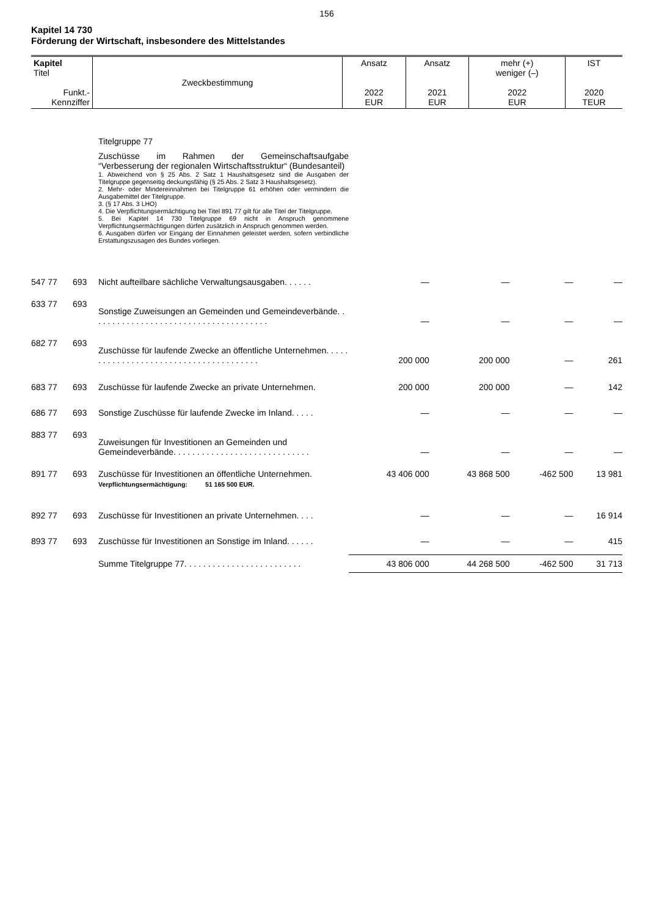156
Kapitel 14 730
Förderung der Wirtschaft, insbesondere des Mittelstandes
| Kapitel Titel Funkt.- Kennziffer | Zweckbestimmung | Ansatz 2022 EUR | Ansatz 2021 EUR | mehr (+) weniger (–) 2022 EUR | IST 2020 TEUR |
Titelgruppe 77
Zuschüsse im Rahmen der Gemeinschaftsaufgabe “Verbesserung der regionalen Wirtschaftsstruktur“ (Bundesanteil)
1. Abweichend von § 25 Abs. 2 Satz 1 Haushaltsgesetz sind die Ausgaben der Titelgruppe gegenseitig deckungsfähig (§ 25 Abs. 2 Satz 3 Haushaltsgesetz).
2. Mehr- oder Mindereinnahmen bei Titelgruppe 61 erhöhen oder vermindern die Ausgabemittel der Titelgruppe.
3. (§ 17 Abs. 3 LHO)
4. Die Verpflichtungsermächtigung bei Titel 891 77 gilt für alle Titel der Titelgruppe.
5. Bei Kapitel 14 730 Titelgruppe 69 nicht in Anspruch genommene Verpflichtungsermächtigungen dürfen zusätzlich in Anspruch genommen werden.
6. Ausgaben dürfen vor Eingang der Einnahmen geleistet werden, sofern verbindliche Erstattungszusagen des Bundes vorliegen.
| 547 77 | 693 | Nicht aufteilbare sächliche Verwaltungsausgaben. . . . . . | — | — | — | — |
| 633 77 | 693 | Sonstige Zuweisungen an Gemeinden und Gemeindeverbände. . . . . . . . . . . . . . . . . . . . . . . . . . . . . . . . . . . . . . | — | — | — | — |
| 682 77 | 693 | Zuschüsse für laufende Zwecke an öffentliche Unternehmen. . . . . . . . . . . . . . . . . . . . . . . . . . . . . . . . . . . . . . . | 200 000 | 200 000 | — | 261 |
| 683 77 | 693 | Zuschüsse für laufende Zwecke an private Unternehmen. | 200 000 | 200 000 | — | 142 |
| 686 77 | 693 | Sonstige Zuschüsse für laufende Zwecke im Inland. . . . . | — | — | — | — |
| 883 77 | 693 | Zuweisungen für Investitionen an Gemeinden und Gemeindeverbände. . . . . . . . . . . . . . . . . . . . . . . . . . . . . | — | — | — | — |
| 891 77 | 693 | Zuschüsse für Investitionen an öffentliche Unternehmen. Verpflichtungsermächtigung: 51 165 500 EUR. | 43 406 000 | 43 868 500 | -462 500 | 13 981 |
| 892 77 | 693 | Zuschüsse für Investitionen an private Unternehmen. . . . | — | — | — | 16 914 |
| 893 77 | 693 | Zuschüsse für Investitionen an Sonstige im Inland. . . . . . | — | — | — | 415 |
| | | Summe Titelgruppe 77. . . . . . . . . . . . . . . . . . . . . . . . . | 43 806 000 | 44 268 500 | -462 500 | 31 713 |